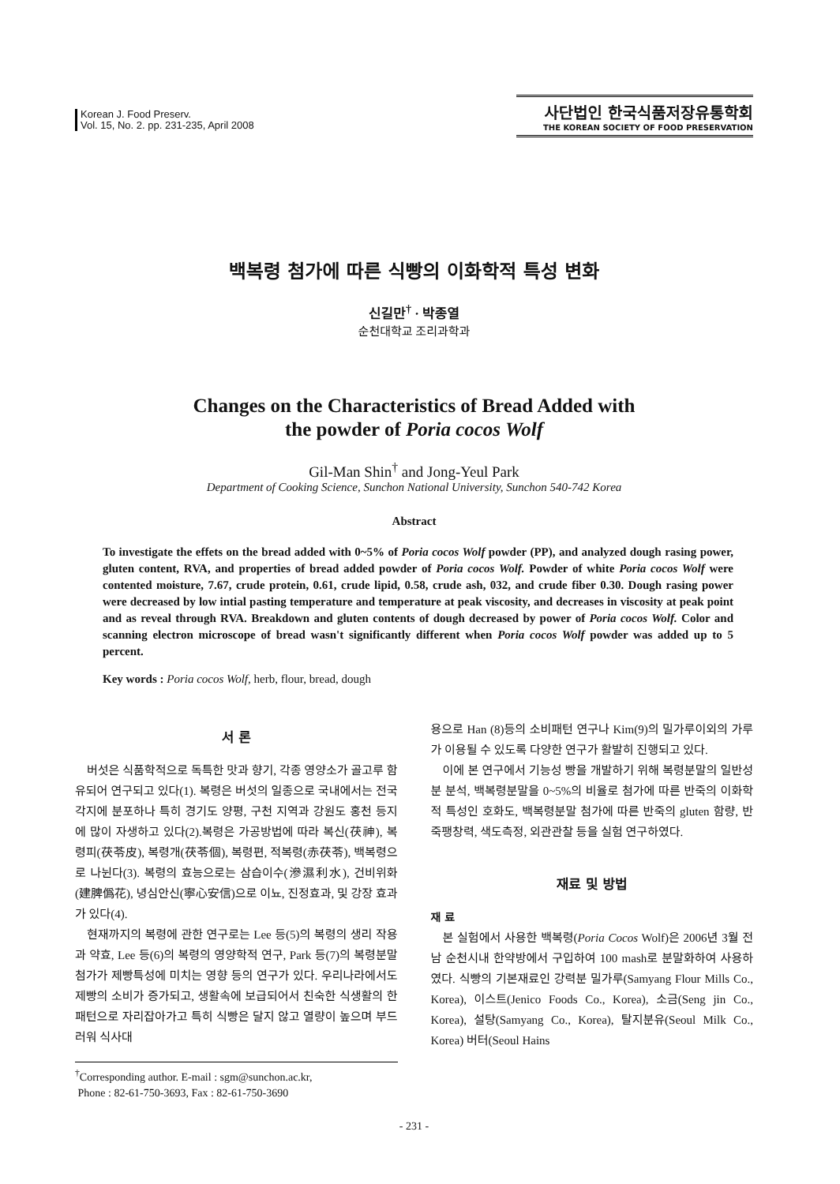Korean J. Food Preserv.
Vol. 15, No. 2. pp. 231-235, April 2008
사단법인 한국식품저장유통학회
THE KOREAN SOCIETY OF FOOD PRESERVATION
백복령 첨가에 따른 식빵의 이화학적 특성 변화
신길만<sup>†</sup> · 박종열
순천대학교 조리과학과
Changes on the Characteristics of Bread Added with
the powder of Poria cocos Wolf
Gil-Man Shin<sup>†</sup> and Jong-Yeul Park
Department of Cooking Science, Sunchon National University, Sunchon 540-742 Korea
Abstract
To investigate the effets on the bread added with 0~5% of Poria cocos Wolf powder (PP), and analyzed dough rasing power, gluten content, RVA, and properties of bread added powder of Poria cocos Wolf. Powder of white Poria cocos Wolf were contented moisture, 7.67, crude protein, 0.61, crude lipid, 0.58, crude ash, 032, and crude fiber 0.30. Dough rasing power were decreased by low intial pasting temperature and temperature at peak viscosity, and decreases in viscosity at peak point and as reveal through RVA. Breakdown and gluten contents of dough decreased by power of Poria cocos Wolf. Color and scanning electron microscope of bread wasn't significantly different when Poria cocos Wolf powder was added up to 5 percent.
Key words : Poria cocos Wolf, herb, flour, bread, dough
서 론
버섯은 식품학적으로 독특한 맛과 향기, 각종 영양소가 골고루 함유되어 연구되고 있다(1). 복령은 버섯의 일종으로 국내에서는 전국 각지에 분포하나 특히 경기도 양평, 구천 지역과 강원도 홍천 등지에 많이 자생하고 있다(2).복령은 가공방법에 따라 복신(茯神), 복령피(茯苓皮), 복령개(茯苓個), 복령편, 적복령(赤茯苓), 백복령으로 나뉜다(3). 복령의 효능으로는 삼습이수(滲濕利水), 건비위화(建脾僞花), 녕심안신(寧心安信)으로 이뇨, 진정효과, 및 강장 효과가 있다(4).
현재까지의 복령에 관한 연구로는 Lee 등(5)의 복령의 생리 작용과 약효, Lee 등(6)의 복령의 영양학적 연구, Park 등(7)의 복령분말첨가가 제빵특성에 미치는 영향 등의 연구가 있다. 우리나라에서도 제빵의 소비가 증가되고, 생활속에 보급되어서 친숙한 식생활의 한 패턴으로 자리잡아가고 특히 식빵은 달지 않고 열량이 높으며 부드러워 식사대
<sup>†</sup> Corresponding author. E-mail : sgm@sunchon.ac.kr,
Phone : 82-61-750-3693, Fax : 82-61-750-3690
용으로 Han (8)등의 소비패턴 연구나 Kim(9)의 밀가루이외의 가루가 이용될 수 있도록 다양한 연구가 활발히 진행되고 있다.
이에 본 연구에서 기능성 빵을 개발하기 위해 복령분말의 일반성분 분석, 백복령분말을 0~5%의 비율로 첨가에 따른 반죽의 이화학적 특성인 호화도, 백복령분말 첨가에 따른 반죽의 gluten 함량, 반죽팽창력, 색도측정, 외관관찰 등을 실험 연구하였다.
재료 및 방법
재 료
본 실험에서 사용한 백복령(Poria Cocos Wolf)은 2006년 3월 전남 순천시내 한약방에서 구입하여 100 mash로 분말화하여 사용하였다. 식빵의 기본재료인 강력분 밀가루(Samyang Flour Mills Co., Korea), 이스트(Jenico Foods Co., Korea), 소금(Seng jin Co., Korea), 설탕(Samyang Co., Korea), 탈지분유(Seoul Milk Co., Korea) 버터(Seoul Hains
- 231 -